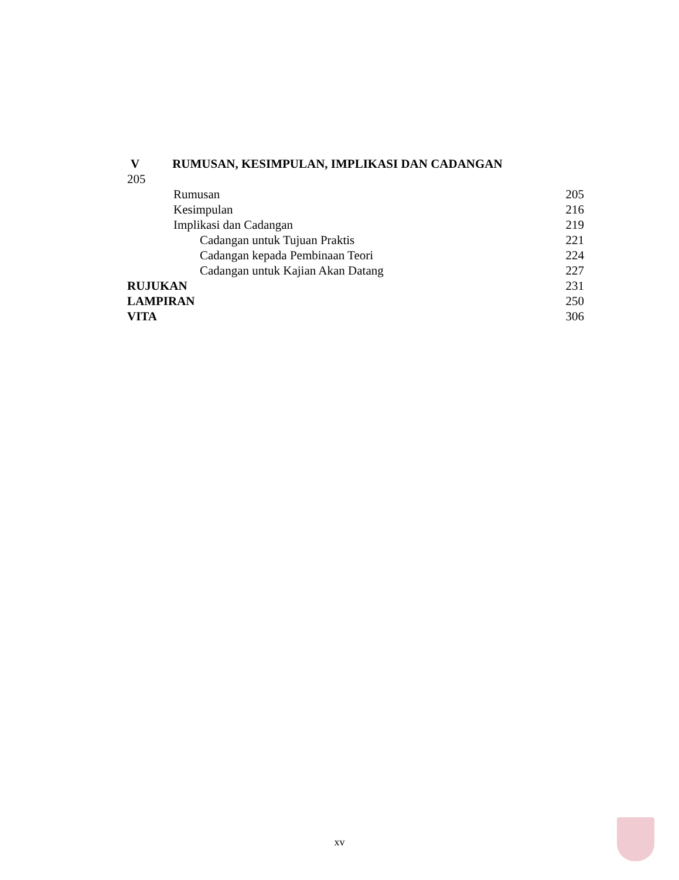V RUMUSAN, KESIMPULAN, IMPLIKASI DAN CADANGAN
205
Rumusan 205
Kesimpulan 216
Implikasi dan Cadangan 219
Cadangan untuk Tujuan Praktis 221
Cadangan kepada Pembinaan Teori 224
Cadangan untuk Kajian Akan Datang 227
RUJUKAN 231
LAMPIRAN 250
VITA 306
xv